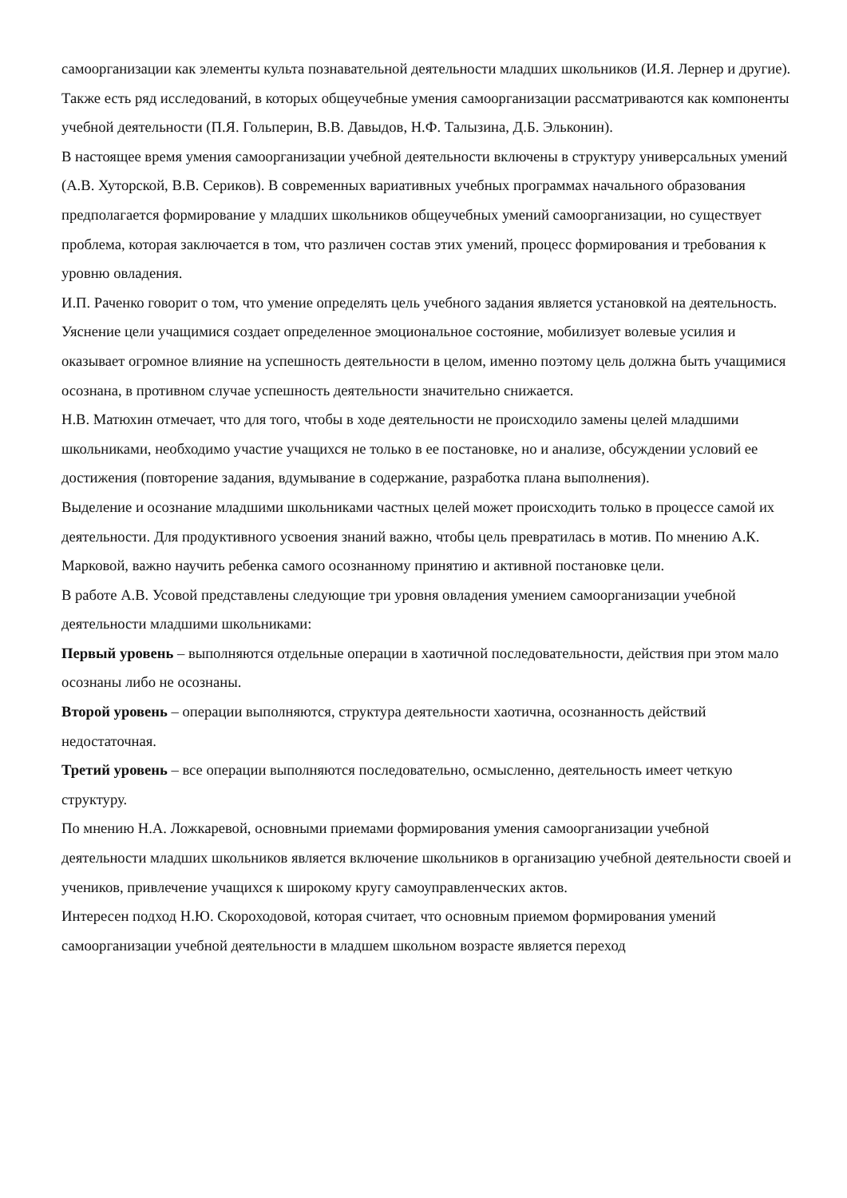самоорганизации как элементы культа познавательной деятельности младших школьников (И.Я. Лернер и другие). Также есть ряд исследований, в которых общеучебные умения самоорганизации рассматриваются как компоненты учебной деятельности (П.Я. Гольперин, В.В. Давыдов, Н.Ф. Талызина, Д.Б. Эльконин).
В настоящее время умения самоорганизации учебной деятельности включены в структуру универсальных умений (А.В. Хуторской, В.В. Сериков). В современных вариативных учебных программах начального образования предполагается формирование у младших школьников общеучебных умений самоорганизации, но существует проблема, которая заключается в том, что различен состав этих умений, процесс формирования и требования к уровню овладения.
И.П. Раченко говорит о том, что умение определять цель учебного задания является установкой на деятельность. Уяснение цели учащимися создает определенное эмоциональное состояние, мобилизует волевые усилия и оказывает огромное влияние на успешность деятельности в целом, именно поэтому цель должна быть учащимися осознана, в противном случае успешность деятельности значительно снижается.
Н.В. Матюхин отмечает, что для того, чтобы в ходе деятельности не происходило замены целей младшими школьниками, необходимо участие учащихся не только в ее постановке, но и анализе, обсуждении условий ее достижения (повторение задания, вдумывание в содержание, разработка плана выполнения).
Выделение и осознание младшими школьниками частных целей может происходить только в процессе самой их деятельности. Для продуктивного усвоения знаний важно, чтобы цель превратилась в мотив. По мнению А.К. Марковой, важно научить ребенка самого осознанному принятию и активной постановке цели.
В работе А.В. Усовой представлены следующие три уровня овладения умением самоорганизации учебной деятельности младшими школьниками:
Первый уровень – выполняются отдельные операции в хаотичной последовательности, действия при этом мало осознаны либо не осознаны.
Второй уровень – операции выполняются, структура деятельности хаотична, осознанность действий недостаточная.
Третий уровень – все операции выполняются последовательно, осмысленно, деятельность имеет четкую структуру.
По мнению Н.А. Ложкаревой, основными приемами формирования умения самоорганизации учебной деятельности младших школьников является включение школьников в организацию учебной деятельности своей и учеников, привлечение учащихся к широкому кругу самоуправленческих актов.
Интересен подход Н.Ю. Скороходовой, которая считает, что основным приемом формирования умений самоорганизации учебной деятельности в младшем школьном возрасте является переход